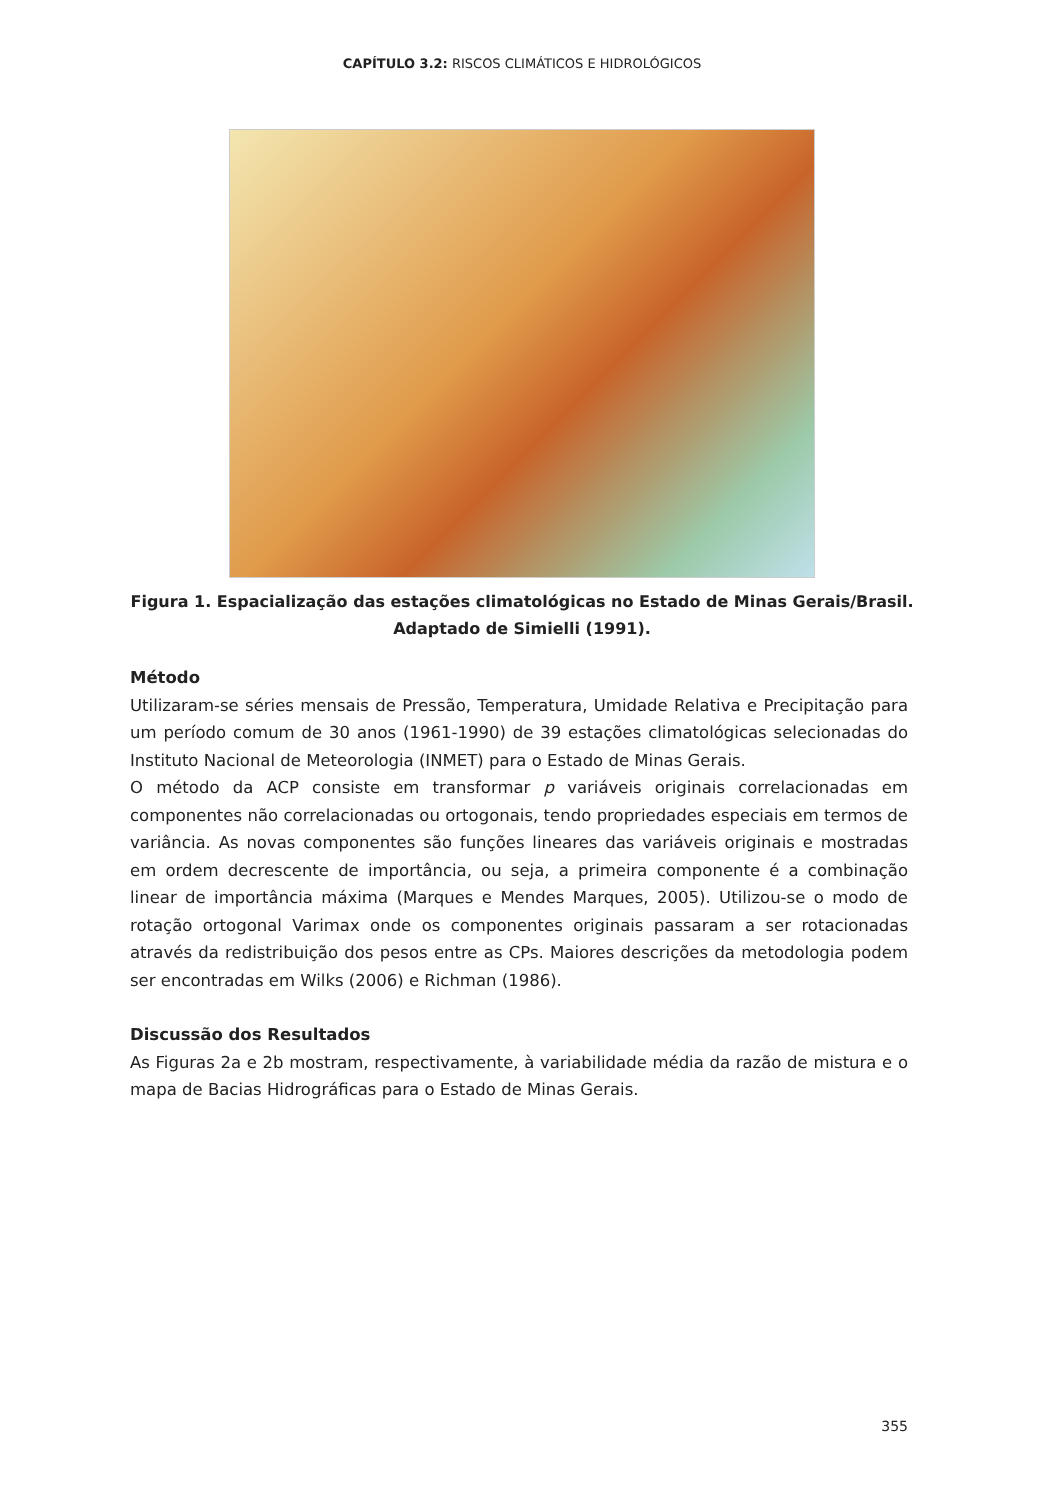CAPÍTULO 3.2: RISCOS CLIMÁTICOS E HIDROLÓGICOS
Figura 1. Espacialização das estações climatológicas no Estado de Minas Gerais/Brasil.
Adaptado de Simielli (1991).
Método
Utilizaram-se séries mensais de Pressão, Temperatura, Umidade Relativa e Precipitação para um período comum de 30 anos (1961-1990) de 39 estações climatológicas selecionadas do Instituto Nacional de Meteorologia (INMET) para o Estado de Minas Gerais.
O método da ACP consiste em transformar p variáveis originais correlacionadas em componentes não correlacionadas ou ortogonais, tendo propriedades especiais em termos de variância. As novas componentes são funções lineares das variáveis originais e mostradas em ordem decrescente de importância, ou seja, a primeira componente é a combinação linear de importância máxima (Marques e Mendes Marques, 2005). Utilizou-se o modo de rotação ortogonal Varimax onde os componentes originais passaram a ser rotacionadas através da redistribuição dos pesos entre as CPs. Maiores descrições da metodologia podem ser encontradas em Wilks (2006) e Richman (1986).
Discussão dos Resultados
As Figuras 2a e 2b mostram, respectivamente, à variabilidade média da razão de mistura e o mapa de Bacias Hidrográficas para o Estado de Minas Gerais.
355